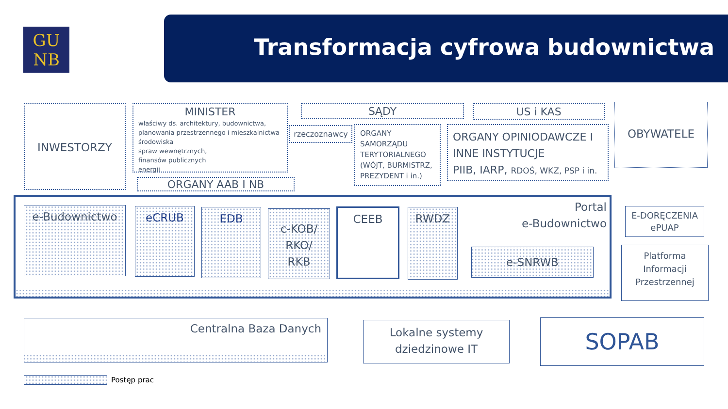GU
NB
Transformacja cyfrowa budownictwa
INWESTORZY
MINISTER
właściwy ds. architektury, budownictwa, planowania przestrzennego i mieszkalnictwa
środowiska
spraw wewnętrznych,
finansów publicznych
energii
ORGANY AAB I NB
SĄDY US i KAS
rzeczoznawcy
ORGANY SAMORZĄDU TERYTORIALNEGO (WÓJT, BURMISTRZ, PREZYDENT i in.)
ORGANY OPINIODAWCZE I INNE INSTYTUCJE
PIIB, IARP, RDOŚ, WKZ, PSP i in.
OBYWATELE
e-Budownictwo eCRUB EDB
c-KOB/
RKO/
RKB
CEEB RWDZ
Portal
e-Budownictwo
e-SNRWB
E-DORĘCZENIA
ePUAP
Platforma Informacji Przestrzennej
Centralna Baza Danych
Lokalne systemy dziedzinowe IT
SOPAB
Postęp prac